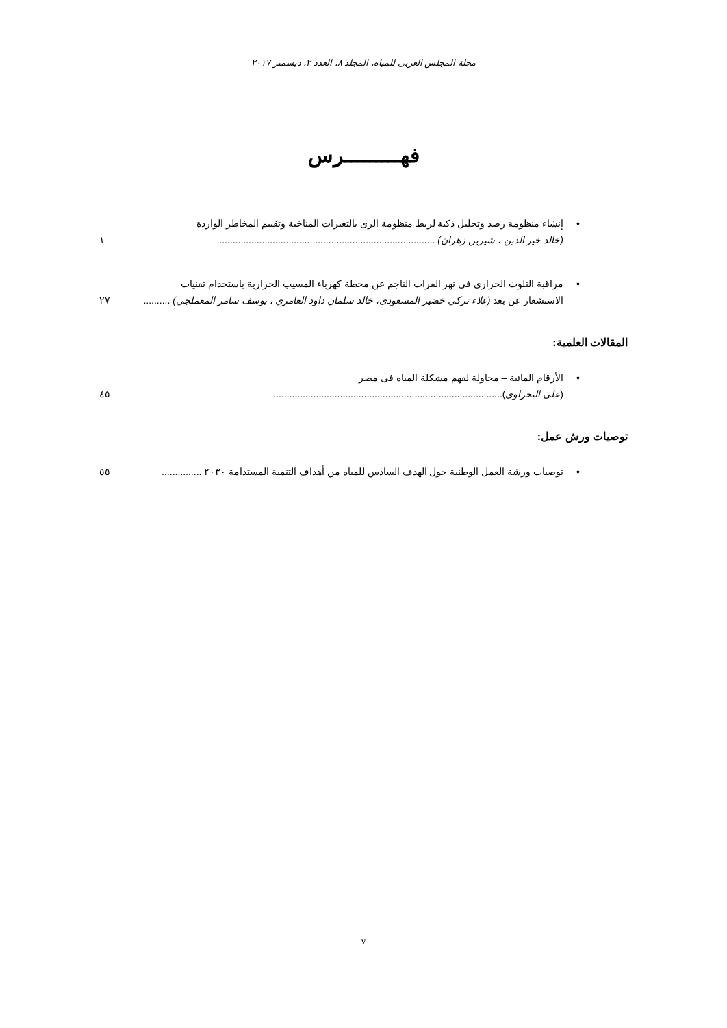مجلة المجلس العربى للمياه، المجلد ٨، العدد ٢، ديسمبر ٢٠١٧
فهـــــــــرس
•
إنشاء منظومة رصد وتحليل ذكية لربط منظومة الرى بالتغيرات المناخية وتقييم المخاطر الواردة
(خالد خير الدين ، شيرين زهران) .................................................................................. ١
•
مراقبة التلوث الحراري في نهر الفرات الناجم عن محطة كهرباء المسيب الحرارية باستخدام تقنيات
الاستشعار عن بعد (علاء تركي خضير المسعودى، خالد سلمان داود العامري ، يوسف سامر المعملجي) .......... ٢٧
المقالات العلمية:
•
الأرقام المائية – محاولة لفهم مشكلة المياه فى مصر
(على البحراوى)...................................................................................... ٤٥
توصيات ورش عمل:
•
توصيات ورشة العمل الوطنية حول الهدف السادس للمياه من أهداف التنمية المستدامة ٢٠٣٠ ............... ٥٥
v